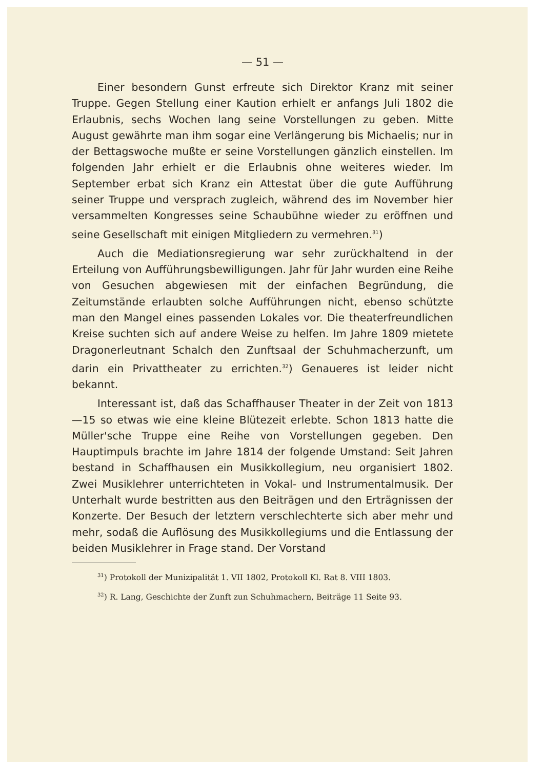— 51 —
Einer besondern Gunst erfreute sich Direktor Kranz mit seiner Truppe. Gegen Stellung einer Kaution erhielt er anfangs Juli 1802 die Erlaubnis, sechs Wochen lang seine Vorstellungen zu geben. Mitte August gewährte man ihm sogar eine Verlängerung bis Michaelis; nur in der Bettagswoche mußte er seine Vorstellungen gänzlich einstellen. Im folgenden Jahr erhielt er die Erlaubnis ohne weiteres wieder. Im September erbat sich Kranz ein Attestat über die gute Aufführung seiner Truppe und versprach zugleich, während des im November hier versammelten Kongresses seine Schaubühne wieder zu eröffnen und seine Gesellschaft mit einigen Mitgliedern zu vermehren.<sup>31</sup>)
Auch die Mediationsregierung war sehr zurückhaltend in der Erteilung von Aufführungsbewilligungen. Jahr für Jahr wurden eine Reihe von Gesuchen abgewiesen mit der einfachen Begründung, die Zeitumstände erlaubten solche Aufführungen nicht, ebenso schützte man den Mangel eines passenden Lokales vor. Die theaterfreundlichen Kreise suchten sich auf andere Weise zu helfen. Im Jahre 1809 mietete Dragonerleutnant Schalch den Zunftsaal der Schuhmacherzunft, um darin ein Privattheater zu errichten.<sup>32</sup>) Genaueres ist leider nicht bekannt.
Interessant ist, daß das Schaffhauser Theater in der Zeit von 1813—15 so etwas wie eine kleine Blütezeit erlebte. Schon 1813 hatte die Müller'sche Truppe eine Reihe von Vorstellungen gegeben. Den Hauptimpuls brachte im Jahre 1814 der folgende Umstand: Seit Jahren bestand in Schaffhausen ein Musikkollegium, neu organisiert 1802. Zwei Musiklehrer unterrichteten in Vokal- und Instrumentalmusik. Der Unterhalt wurde bestritten aus den Beiträgen und den Erträgnissen der Konzerte. Der Besuch der letztern verschlechterte sich aber mehr und mehr, sodaß die Auflösung des Musikkollegiums und die Entlassung der beiden Musiklehrer in Frage stand. Der Vorstand
<sup>31</sup>) Protokoll der Munizipalität 1. VII 1802, Protokoll Kl. Rat 8. VIII 1803.
<sup>32</sup>) R. Lang, Geschichte der Zunft zun Schuhmachern, Beiträge 11 Seite 93.